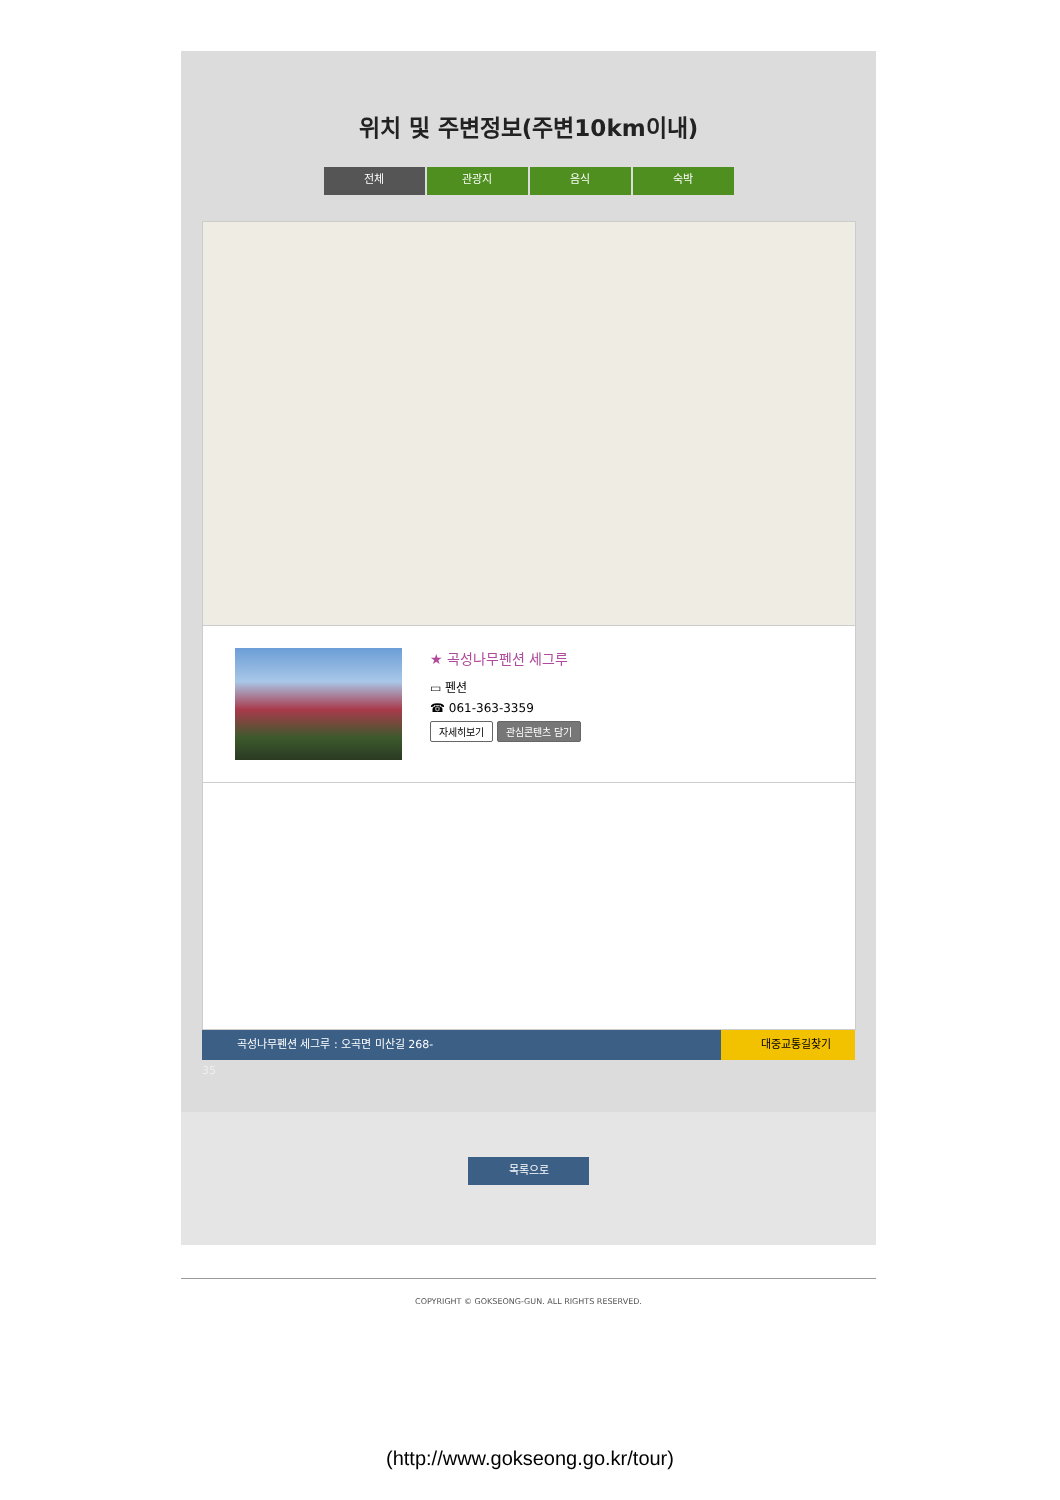위치 및 주변정보(주변10km이내)
전체 관광지 음식 숙박
★ 곡성나무펜션 세그루
▭ 펜션
☎ 061-363-3359
자세히보기 관심콘텐츠 담기
곡성나무펜션 세그루 : 오곡면 미산길 268-
대중교통길찾기
35
목록으로
COPYRIGHT © GOKSEONG-GUN. ALL RIGHTS RESERVED.
(http://www.gokseong.go.kr/tour)